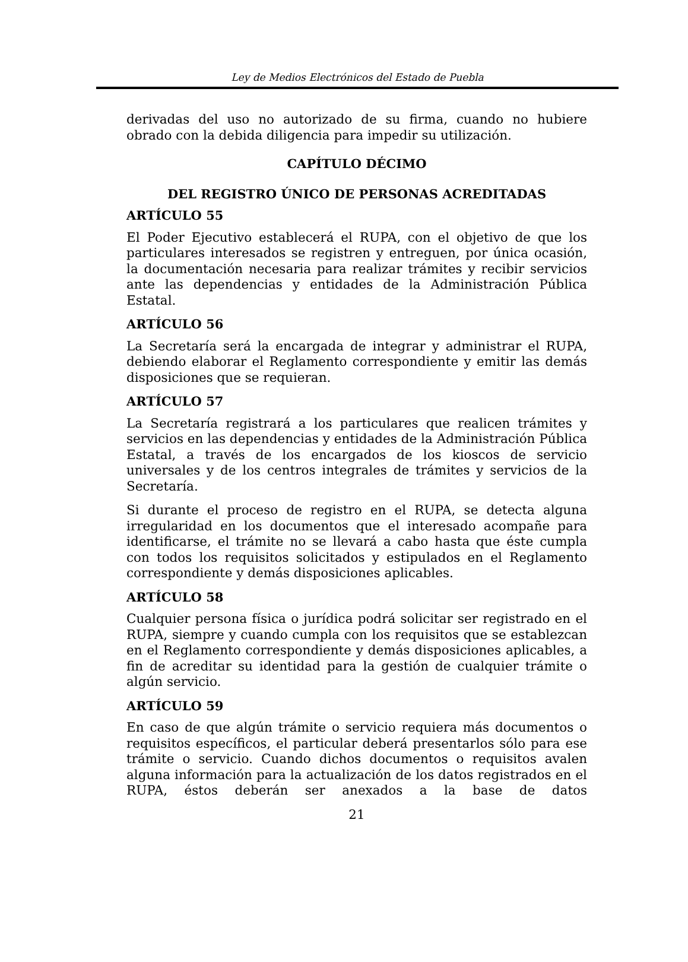Ley de Medios Electrónicos del Estado de Puebla
derivadas del uso no autorizado de su firma, cuando no hubiere obrado con la debida diligencia para impedir su utilización.
CAPÍTULO DÉCIMO
DEL REGISTRO ÚNICO DE PERSONAS ACREDITADAS
ARTÍCULO 55
El Poder Ejecutivo establecerá el RUPA, con el objetivo de que los particulares interesados se registren y entreguen, por única ocasión, la documentación necesaria para realizar trámites y recibir servicios ante las dependencias y entidades de la Administración Pública Estatal.
ARTÍCULO 56
La Secretaría será la encargada de integrar y administrar el RUPA, debiendo elaborar el Reglamento correspondiente y emitir las demás disposiciones que se requieran.
ARTÍCULO 57
La Secretaría registrará a los particulares que realicen trámites y servicios en las dependencias y entidades de la Administración Pública Estatal, a través de los encargados de los kioscos de servicio universales y de los centros integrales de trámites y servicios de la Secretaría.
Si durante el proceso de registro en el RUPA, se detecta alguna irregularidad en los documentos que el interesado acompañe para identificarse, el trámite no se llevará a cabo hasta que éste cumpla con todos los requisitos solicitados y estipulados en el Reglamento correspondiente y demás disposiciones aplicables.
ARTÍCULO 58
Cualquier persona física o jurídica podrá solicitar ser registrado en el RUPA, siempre y cuando cumpla con los requisitos que se establezcan en el Reglamento correspondiente y demás disposiciones aplicables, a fin de acreditar su identidad para la gestión de cualquier trámite o algún servicio.
ARTÍCULO 59
En caso de que algún trámite o servicio requiera más documentos o requisitos específicos, el particular deberá presentarlos sólo para ese trámite o servicio. Cuando dichos documentos o requisitos avalen alguna información para la actualización de los datos registrados en el RUPA, éstos deberán ser anexados a la base de datos
21